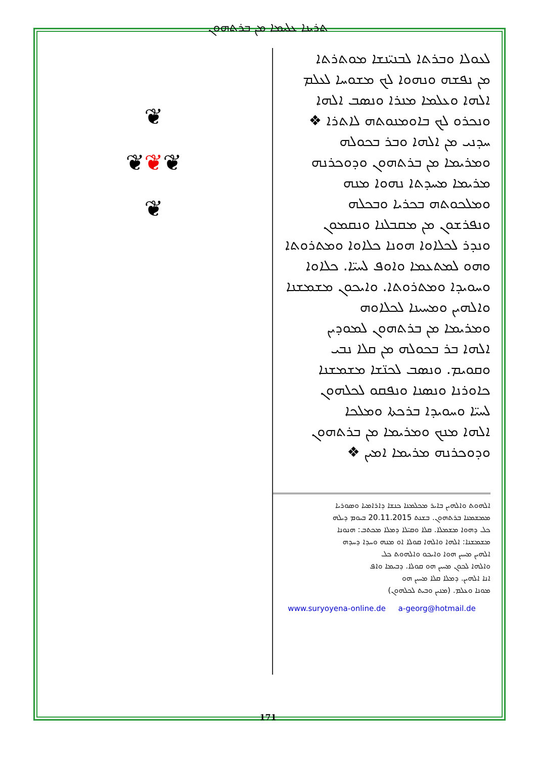ܬܪܝܢܐ ܥܠܝܡܐ ܡܢ ܒܪܬܗܘܢ
ܠܥܘܠܐ ܘܒܪܬܐ ܠܒܢܝ̈ܢܫܐ ܡܘܬܪܬܐ
ܡܢ ܢܦܫܗ ܘܢܗܘܐ ܠܟ ܡܫܘܚܐ ܠܥܠܡ
ܐܠܗܐ ܘܥܠܡܐ ܡܢܪܐ ܘܢܣܒ ܐܠܗܐ
ܘܢܟܪܘ ܠܟ ܒܐܘܡܢܘܬܗ ܠܐܬܪܐ ❖
ܚܕܢܝ ܡܢ ܐܠܗܐ ܘܒܪ ܒܟܘܠܗ
ܘܡܪܝܡܐ ܡܢ ܒܪܬܗܘܢ ܘܕܘܟܪܢܗ
ܡܪܝܡܐ ܡܚܕܬܐ ܢܗܘܐ ܡܢܗ
ܘܡܠܟܘܬܗ ܒܟܪܝܐ ܘܒܟܠܗ
ܘܢܦܪܫܘܢ ܡܢ ܡܩܒܠܢܐ ܘܢܩܡܘܢ
ܘܢܕܪ ܠܟܠܐܘܐ ܗܘܢܐ ܟܠܐܘܐ ܘܡܬܪܘܬܐ
ܘܗܘ ܠܡܬܥܡܐ ܘܐܘܦ ܠܚܝ̈ܐ. ܟܠܐܘܐ
ܘܚܘܝܕܐ ܘܡܬܪܘܬܐ. ܘܐܝܟܘܢ ܡܫܡܫܢܐ
ܘܐܠܗܝܢ ܘܡܚܝܢܐ ܠܟܠܐܘܗ
ܘܡܪܝܡܐ ܡܢ ܒܪܬܗܘܢ ܠܡܘܕܝܢ
ܐܠܗܐ ܒܪ ܒܟܘܠܗ ܡܢ ܩܠܐ ܢܒܝ
ܘܩܘܝܡ. ܘܢܣܒ ܠܟܢ̈ܫܐ ܡܫܡܫܢܐ
ܟܐܘܪܢܐ ܘܢܣܢܐ ܘܢܦܩܘ ܠܟܠܗܘܢ
ܠܚܝ̈ܐ ܘܚܘܝܕܐ ܒܪܟܬܐ ܘܡܠܟܐ
ܐܠܗܐ ܡܢܟ ܘܡܪܝܡܐ ܡܢ ܒܪܬܗܘܢ
ܘܕܘܟܪܢܗ ܡܪܝܡܐ ܐܡܝܢ ❖
ܐܠܗܘܬ ܘܐܠܗܝܢ ܒܐܝܪ ܡܟܠܡܢܐ ܟܢܫܐ ܕܐܪܐܡܝܐ ܘܣܘܪܝܐ
ܡܡܫܡܢܐ ܒܪܬܗܘܢ. ܒܫܢܬ 20.11.2015 ܒܝܘܡ ܕܝܠܗ
ܟܠ ܕܗܘܐ ܡܫܡܠܐ. ܩܠܐ ܘܩܝ̈ܠܐ ܕܡܠܐ ܡܟܬܒ: ܗܢܘܢܐ
ܡܫܡܫܢܐ: ܐܠܗܐ ܘܐܠܗܐ ܩܘܠܐ ܐܘ ܡܢܗ ܘܚܕܐ ܕܚܕܗ
ܐܠܗܝܢ ܡܚܝܢ ܗܘܐ ܘܐܝܟܘ ܘܐܠܗܘܬ ܟܠ
ܘܐܠܗܐ ܠܟܘܢ ܡܚܝܢ ܗܘ ܩܘܠܐ. ܕܒܝܡܐ ܘܐܦ
ܐܢܐ ܐܠܗܝܢ. ܕܡܠܐ ܩܠܐ ܡܚܝܢ ܗܘ
ܡܘܢܐ ܘܥܠܡ. (ܡܢܝܢ ܘܒܝܬ ܠܟܠܗܘܢ)
www.suryoyena-online.de a-georg@hotmail.de
❦
❦❦❦
❦
171